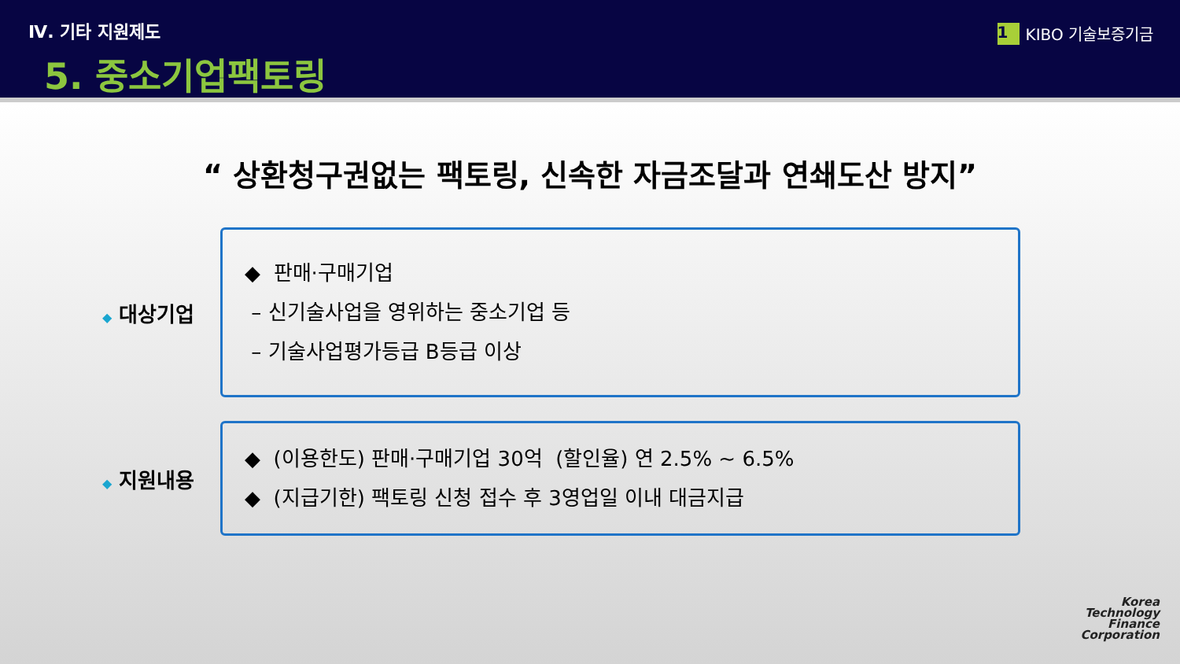Ⅳ. 기타 지원제도
5. 중소기업팩토링
1 KIBO 기술보증기금
“ 상환청구권없는 팩토링, 신속한 자금조달과 연쇄도산 방지”
◆ 대상기업
◆ 판매·구매기업
– 신기술사업을 영위하는 중소기업 등
– 기술사업평가등급 B등급 이상
◆ 지원내용
◆ (이용한도) 판매·구매기업 30억 (할인율) 연 2.5% ~ 6.5%
◆ (지급기한) 팩토링 신청 접수 후 3영업일 이내 대금지급
Korea
Technology
Finance
Corporation